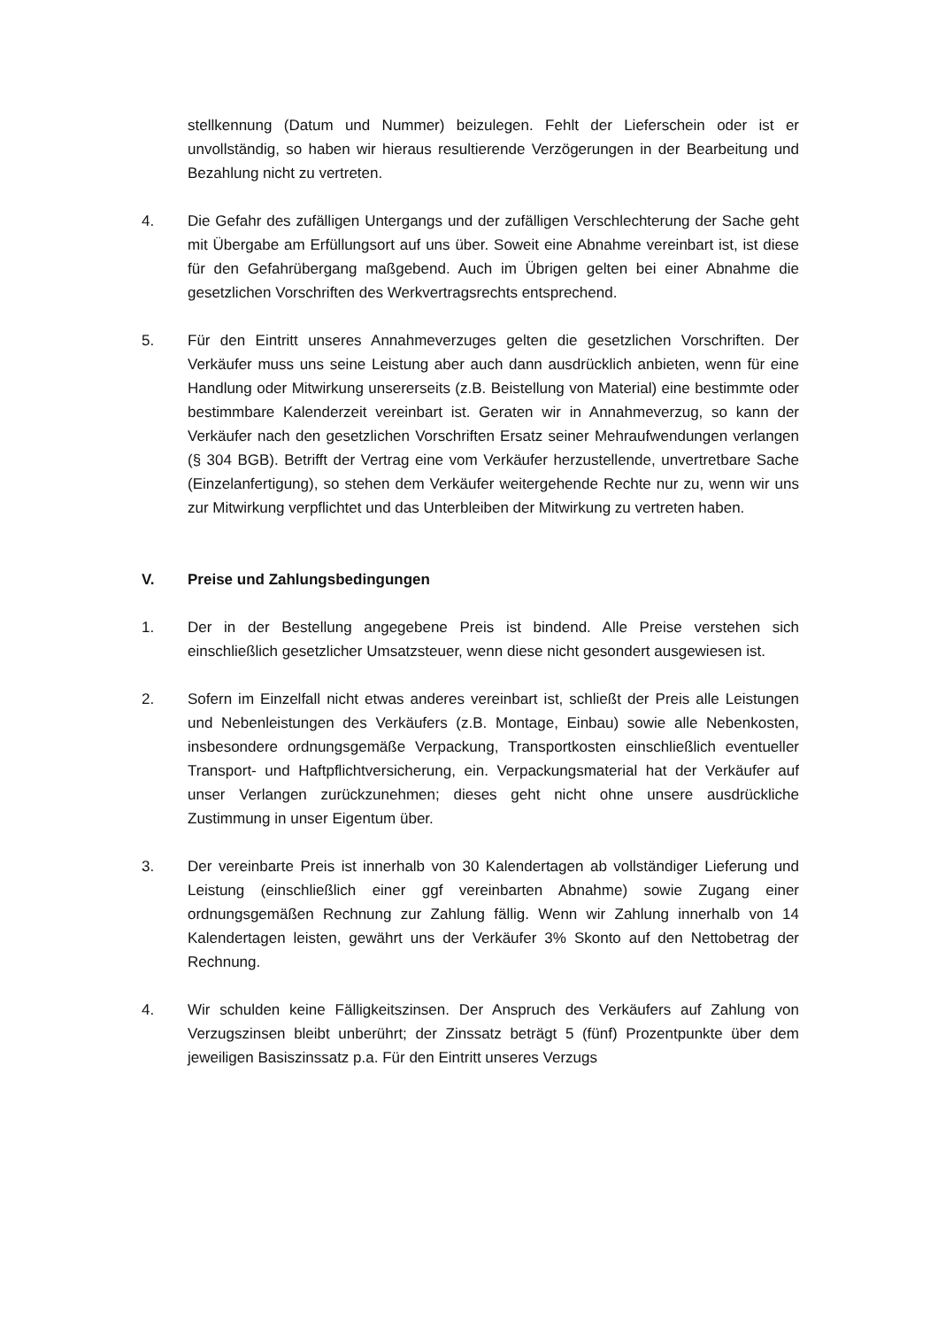stellkennung (Datum und Nummer) beizulegen. Fehlt der Lieferschein oder ist er unvollständig, so haben wir hieraus resultierende Verzögerungen in der Bearbeitung und Bezahlung nicht zu vertreten.
4. Die Gefahr des zufälligen Untergangs und der zufälligen Verschlechterung der Sache geht mit Übergabe am Erfüllungsort auf uns über. Soweit eine Abnahme vereinbart ist, ist diese für den Gefahrübergang maßgebend. Auch im Übrigen gelten bei einer Abnahme die gesetzlichen Vorschriften des Werkvertragsrechts entsprechend.
5. Für den Eintritt unseres Annahmeverzuges gelten die gesetzlichen Vorschriften. Der Verkäufer muss uns seine Leistung aber auch dann ausdrücklich anbieten, wenn für eine Handlung oder Mitwirkung unsererseits (z.B. Beistellung von Material) eine bestimmte oder bestimmbare Kalenderzeit vereinbart ist. Geraten wir in Annahmeverzug, so kann der Verkäufer nach den gesetzlichen Vorschriften Ersatz seiner Mehraufwendungen verlangen (§ 304 BGB). Betrifft der Vertrag eine vom Verkäufer herzustellende, unvertretbare Sache (Einzelanfertigung), so stehen dem Verkäufer weitergehende Rechte nur zu, wenn wir uns zur Mitwirkung verpflichtet und das Unterbleiben der Mitwirkung zu vertreten haben.
V. Preise und Zahlungsbedingungen
1. Der in der Bestellung angegebene Preis ist bindend. Alle Preise verstehen sich einschließlich gesetzlicher Umsatzsteuer, wenn diese nicht gesondert ausgewiesen ist.
2. Sofern im Einzelfall nicht etwas anderes vereinbart ist, schließt der Preis alle Leistungen und Nebenleistungen des Verkäufers (z.B. Montage, Einbau) sowie alle Nebenkosten, insbesondere ordnungsgemäße Verpackung, Transportkosten einschließlich eventueller Transport- und Haftpflichtversicherung, ein. Verpackungsmaterial hat der Verkäufer auf unser Verlangen zurückzunehmen; dieses geht nicht ohne unsere ausdrückliche Zustimmung in unser Eigentum über.
3. Der vereinbarte Preis ist innerhalb von 30 Kalendertagen ab vollständiger Lieferung und Leistung (einschließlich einer ggf vereinbarten Abnahme) sowie Zugang einer ordnungsgemäßen Rechnung zur Zahlung fällig. Wenn wir Zahlung innerhalb von 14 Kalendertagen leisten, gewährt uns der Verkäufer 3% Skonto auf den Nettobetrag der Rechnung.
4. Wir schulden keine Fälligkeitszinsen. Der Anspruch des Verkäufers auf Zahlung von Verzugszinsen bleibt unberührt; der Zinssatz beträgt 5 (fünf) Prozentpunkte über dem jeweiligen Basiszinssatz p.a. Für den Eintritt unseres Verzugs